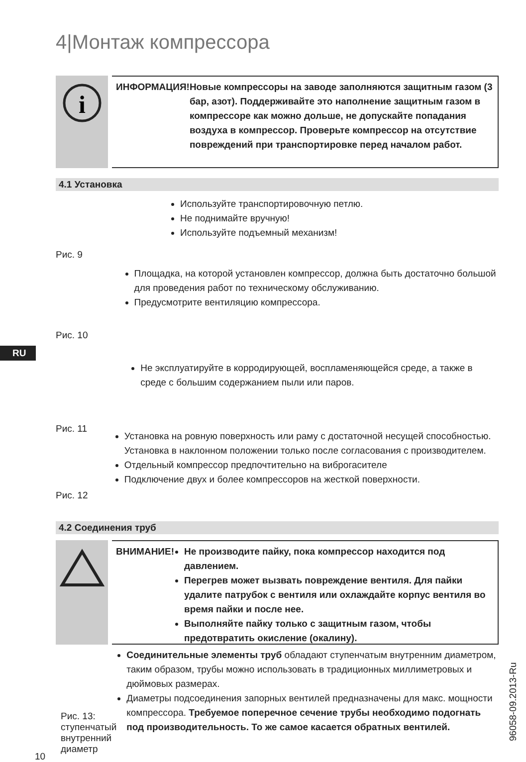4|Монтаж компрессора
i
ИНФОРМАЦИЯ! Новые компрессоры на заводе заполняются защитным газом (3 бар, азот). Поддерживайте это наполнение защитным газом в компрессоре как можно дольше, не допускайте попадания воздуха в компрессор. Проверьте компрессор на отсутствие повреждений при транспортировке перед началом работ.
4.1 Установка
Рис. 9
Используйте транспортировочную петлю.
Не поднимайте вручную!
Используйте подъемный механизм!
Рис. 10
Площадка, на которой установлен компрессор, должна быть достаточно большой для проведения работ по техническому обслуживанию.
Предусмотрите вентиляцию компрессора.
RU
Рис. 11
Не эксплуатируйте в корродирующей, воспламеняющейся среде, а также в среде с большим содержанием пыли или паров.
Рис. 12
Установка на ровную поверхность или раму с достаточной несущей способностью. Установка в наклонном положении только после согласования с производителем.
Отдельный компрессор предпочтительно на виброгасителе
Подключение двух и более компрессоров на жесткой поверхности.
4.2 Соединения труб
ВНИМАНИЕ!
Не производите пайку, пока компрессор находится под давлением.
Перегрев может вызвать повреждение вентиля. Для пайки удалите патрубок с вентиля или охлаждайте корпус вентиля во время пайки и после нее.
Выполняйте пайку только с защитным газом, чтобы предотвратить окисление (окалину).
Рис. 13: ступенчатый внутренний диаметр
Соединительные элементы труб обладают ступенчатым внутренним диаметром, таким образом, трубы можно использовать в традиционных миллиметровых и дюймовых размерах.
Диаметры подсоединения запорных вентилей предназначены для макс. мощности компрессора. Требуемое поперечное сечение трубы необходимо подогнать под производительность. То же самое касается обратных вентилей.
10
96058-09.2013-Ru